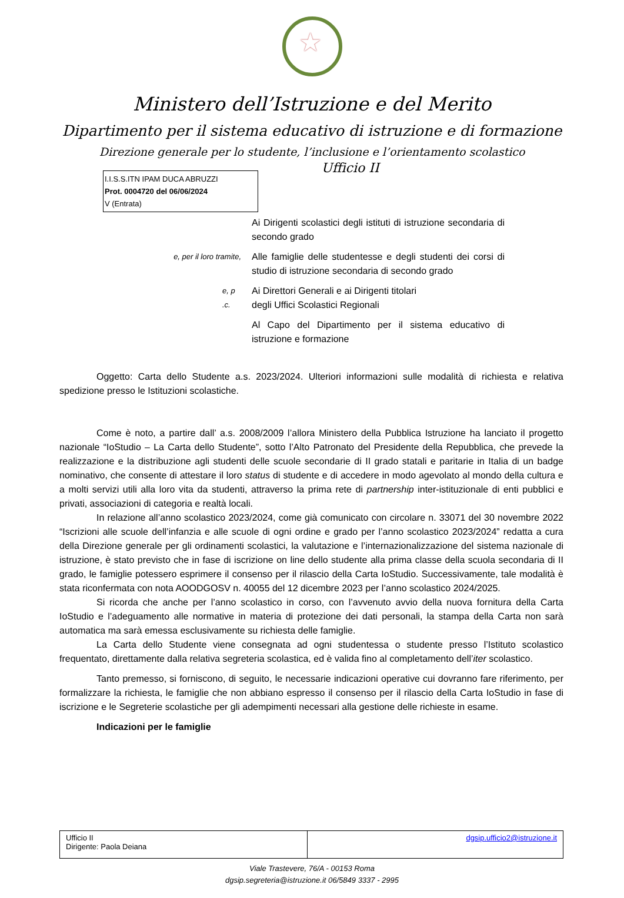Ministero dell’Istruzione e del Merito
Dipartimento per il sistema educativo di istruzione e di formazione
Direzione generale per lo studente, l’inclusione e l’orientamento scolastico
Ufficio II
I.I.S.S.ITN IPAM DUCA ABRUZZI
Prot. 0004720 del 06/06/2024
V (Entrata)
Ai Dirigenti scolastici degli istituti di istruzione secondaria di secondo grado
e, per il loro tramite,
Alle famiglie delle studentesse e degli studenti dei corsi di studio di istruzione secondaria di secondo grado
e, p .c.
Ai Direttori Generali e ai Dirigenti titolari
degli Uffici Scolastici Regionali
Al Capo del Dipartimento per il sistema educativo di istruzione e formazione
Oggetto: Carta dello Studente a.s. 2023/2024. Ulteriori informazioni sulle modalità di richiesta e relativa spedizione presso le Istituzioni scolastiche.
Come è noto, a partire dall’ a.s. 2008/2009 l’allora Ministero della Pubblica Istruzione ha lanciato il progetto nazionale “IoStudio – La Carta dello Studente”, sotto l’Alto Patronato del Presidente della Repubblica, che prevede la realizzazione e la distribuzione agli studenti delle scuole secondarie di II grado statali e paritarie in Italia di un badge nominativo, che consente di attestare il loro status di studente e di accedere in modo agevolato al mondo della cultura e a molti servizi utili alla loro vita da studenti, attraverso la prima rete di partnership inter-istituzionale di enti pubblici e privati, associazioni di categoria e realtà locali.
In relazione all’anno scolastico 2023/2024, come già comunicato con circolare n. 33071 del 30 novembre 2022 “Iscrizioni alle scuole dell’infanzia e alle scuole di ogni ordine e grado per l’anno scolastico 2023/2024” redatta a cura della Direzione generale per gli ordinamenti scolastici, la valutazione e l’internazionalizzazione del sistema nazionale di istruzione, è stato previsto che in fase di iscrizione on line dello studente alla prima classe della scuola secondaria di II grado, le famiglie potessero esprimere il consenso per il rilascio della Carta IoStudio. Successivamente, tale modalità è stata riconfermata con nota AOODGOSV n. 40055 del 12 dicembre 2023 per l’anno scolastico 2024/2025.
Si ricorda che anche per l’anno scolastico in corso, con l’avvenuto avvio della nuova fornitura della Carta IoStudio e l’adeguamento alle normative in materia di protezione dei dati personali, la stampa della Carta non sarà automatica ma sarà emessa esclusivamente su richiesta delle famiglie.
La Carta dello Studente viene consegnata ad ogni studentessa o studente presso l’Istituto scolastico frequentato, direttamente dalla relativa segreteria scolastica, ed è valida fino al completamento dell’iter scolastico.
Tanto premesso, si forniscono, di seguito, le necessarie indicazioni operative cui dovranno fare riferimento, per formalizzare la richiesta, le famiglie che non abbiano espresso il consenso per il rilascio della Carta IoStudio in fase di iscrizione e le Segreterie scolastiche per gli adempimenti necessari alla gestione delle richieste in esame.
Indicazioni per le famiglie
| Ufficio II Dirigente: Paola Deiana | dgsip.ufficio2@istruzione.it |
Viale Trastevere, 76/A - 00153 Roma
dgsip.segreteria@istruzione.it 06/5849 3337 - 2995